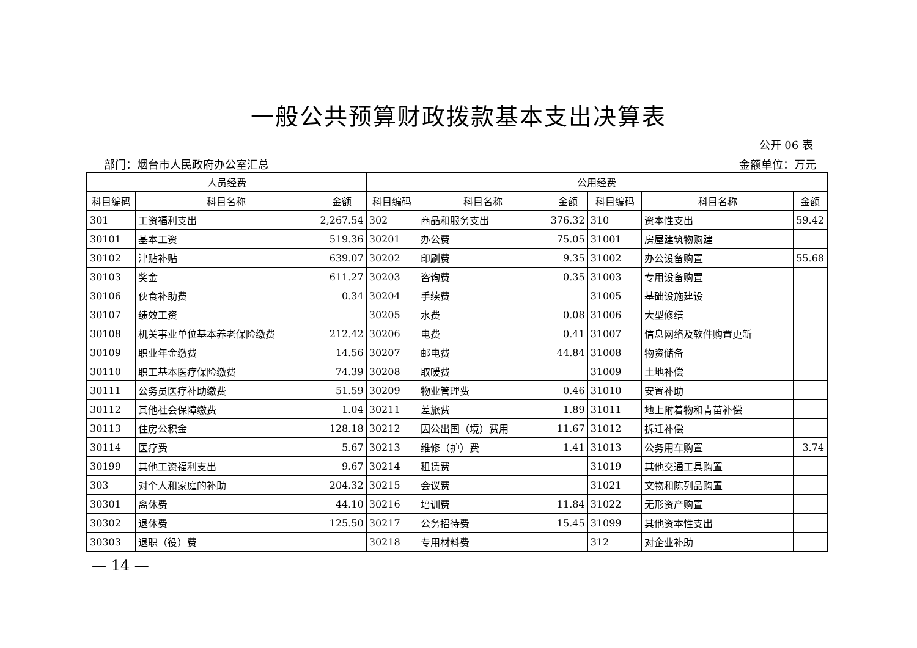一般公共预算财政拨款基本支出决算表
公开 06 表
部门：烟台市人民政府办公室汇总 金额单位：万元
| 人员经费 | | | 公用经费 | | | | | |
| --- | --- | --- | --- | --- | --- | --- | --- | --- |
| 科目编码 | 科目名称 | 金额 | 科目编码 | 科目名称 | 金额 | 科目编码 | 科目名称 | 金额 |
| 301 | 工资福利支出 | 2,267.54 | 302 | 商品和服务支出 | 376.32 | 310 | 资本性支出 | 59.42 |
| 30101 | 基本工资 | 519.36 | 30201 | 办公费 | 75.05 | 31001 | 房屋建筑物购建 | |
| 30102 | 津贴补贴 | 639.07 | 30202 | 印刷费 | 9.35 | 31002 | 办公设备购置 | 55.68 |
| 30103 | 奖金 | 611.27 | 30203 | 咨询费 | 0.35 | 31003 | 专用设备购置 | |
| 30106 | 伙食补助费 | 0.34 | 30204 | 手续费 | | 31005 | 基础设施建设 | |
| 30107 | 绩效工资 | | 30205 | 水费 | 0.08 | 31006 | 大型修缮 | |
| 30108 | 机关事业单位基本养老保险缴费 | 212.42 | 30206 | 电费 | 0.41 | 31007 | 信息网络及软件购置更新 | |
| 30109 | 职业年金缴费 | 14.56 | 30207 | 邮电费 | 44.84 | 31008 | 物资储备 | |
| 30110 | 职工基本医疗保险缴费 | 74.39 | 30208 | 取暖费 | | 31009 | 土地补偿 | |
| 30111 | 公务员医疗补助缴费 | 51.59 | 30209 | 物业管理费 | 0.46 | 31010 | 安置补助 | |
| 30112 | 其他社会保障缴费 | 1.04 | 30211 | 差旅费 | 1.89 | 31011 | 地上附着物和青苗补偿 | |
| 30113 | 住房公积金 | 128.18 | 30212 | 因公出国（境）费用 | 11.67 | 31012 | 拆迁补偿 | |
| 30114 | 医疗费 | 5.67 | 30213 | 维修（护）费 | 1.41 | 31013 | 公务用车购置 | 3.74 |
| 30199 | 其他工资福利支出 | 9.67 | 30214 | 租赁费 | | 31019 | 其他交通工具购置 | |
| 303 | 对个人和家庭的补助 | 204.32 | 30215 | 会议费 | | 31021 | 文物和陈列品购置 | |
| 30301 | 离休费 | 44.10 | 30216 | 培训费 | 11.84 | 31022 | 无形资产购置 | |
| 30302 | 退休费 | 125.50 | 30217 | 公务招待费 | 15.45 | 31099 | 其他资本性支出 | |
| 30303 | 退职（役）费 | | 30218 | 专用材料费 | | 312 | 对企业补助 | |
— 14 —